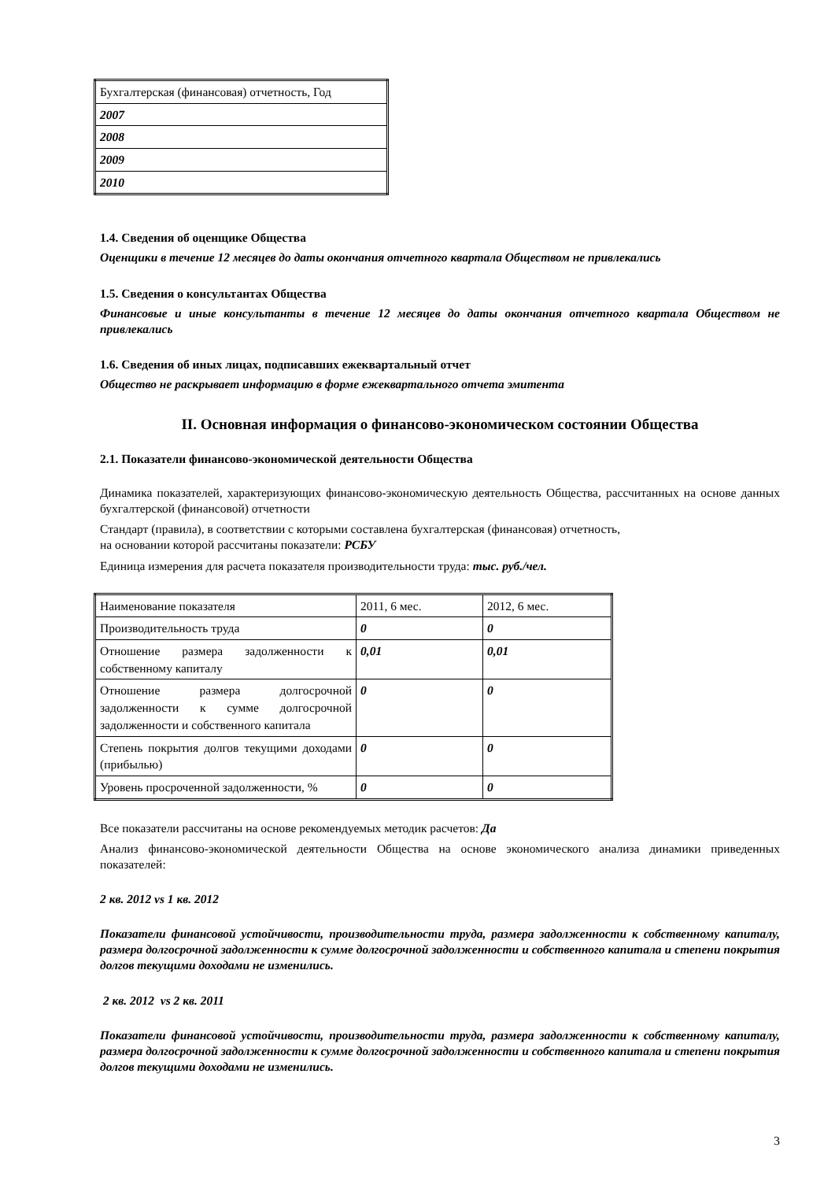| Бухгалтерская (финансовая) отчетность, Год |
| 2007 |
| 2008 |
| 2009 |
| 2010 |
1.4. Сведения об оценщике Общества
Оценщики в течение 12 месяцев до даты окончания отчетного квартала Обществом не привлекались
1.5. Сведения о консультантах Общества
Финансовые и иные консультанты в течение 12 месяцев до даты окончания отчетного квартала Обществом не привлекались
1.6. Сведения об иных лицах, подписавших ежеквартальный отчет
Общество не раскрывает информацию в форме ежеквартального отчета эмитента
II. Основная информация о финансово-экономическом состоянии Общества
2.1. Показатели финансово-экономической деятельности Общества
Динамика показателей, характеризующих финансово-экономическую деятельность Общества, рассчитанных на основе данных бухгалтерской (финансовой) отчетности
Стандарт (правила), в соответствии с которыми составлена бухгалтерская (финансовая) отчетность,
на основании которой рассчитаны показатели: РСБУ
Единица измерения для расчета показателя производительности труда: тыс. руб./чел.
| Наименование показателя | 2011, 6 мес. | 2012, 6 мес. |
| Производительность труда | 0 | 0 |
| Отношение размера задолженности к собственному капиталу | 0,01 | 0,01 |
| Отношение размера долгосрочной задолженности к сумме долгосрочной задолженности и собственного капитала | 0 | 0 |
| Степень покрытия долгов текущими доходами (прибылью) | 0 | 0 |
| Уровень просроченной задолженности, % | 0 | 0 |
Все показатели рассчитаны на основе рекомендуемых методик расчетов: Да
Анализ финансово-экономической деятельности Общества на основе экономического анализа динамики приведенных показателей:
2 кв. 2012 vs 1 кв. 2012
Показатели финансовой устойчивости, производительности труда, размера задолженности к собственному капиталу, размера долгосрочной задолженности к сумме долгосрочной задолженности и собственного капитала и степени покрытия долгов текущими доходами не изменились.
2 кв. 2012 vs 2 кв. 2011
Показатели финансовой устойчивости, производительности труда, размера задолженности к собственному капиталу, размера долгосрочной задолженности к сумме долгосрочной задолженности и собственного капитала и степени покрытия долгов текущими доходами не изменились.
3